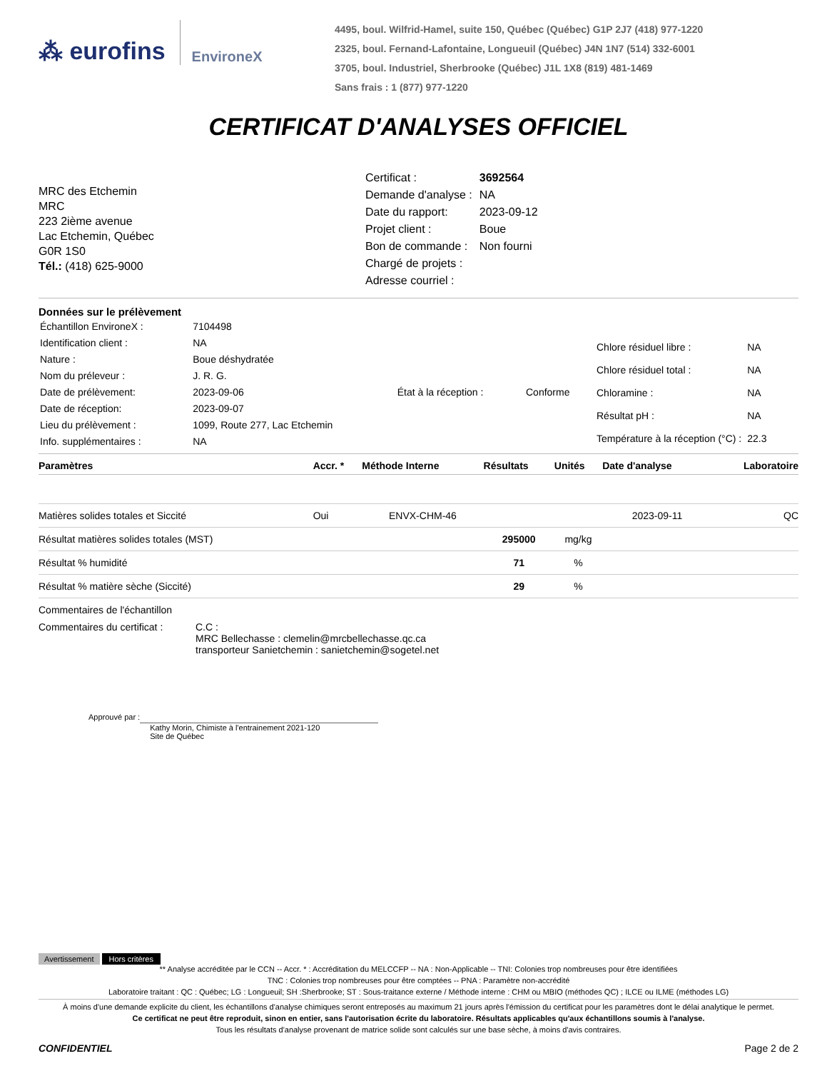⁂ eurofins EnvironeX
4495, boul. Wilfrid-Hamel, suite 150, Québec (Québec) G1P 2J7 (418) 977-1220
2325, boul. Fernand-Lafontaine, Longueuil (Québec) J4N 1N7 (514) 332-6001
3705, boul. Industriel, Sherbrooke (Québec) J1L 1X8 (819) 481-1469
Sans frais : 1 (877) 977-1220
CERTIFICAT D'ANALYSES OFFICIEL
MRC des Etchemin
MRC
223 2ième avenue
Lac Etchemin, Québec
G0R 1S0
Tél.: (418) 625-9000
| Certificat : | 3692564 |
| Demande d'analyse : | NA |
| Date du rapport: | 2023-09-12 |
| Projet client : | Boue |
| Bon de commande : | Non fourni |
| Chargé de projets : | |
| Adresse courriel : | |
Données sur le prélèvement
| Échantillon EnvironeX : | 7104498 | | |
| Identification client : | NA | | |
| Nature : | Boue déshydratée | | |
| Nom du préleveur : | J. R. G. | | |
| Date de prélèvement: | 2023-09-06 | État à la réception : | Conforme |
| Date de réception: | 2023-09-07 | | |
| Lieu du prélèvement : | 1099, Route 277, Lac Etchemin | | |
| Info. supplémentaires : | NA | | |
| Chlore résiduel libre : | NA |
| Chlore résiduel total : | NA |
| Chloramine : | NA |
| Résultat pH : | NA |
| Température à la réception (°C) : | 22.3 |
| Paramètres | Accr. * | Méthode Interne | Résultats | Unités | Date d'analyse | Laboratoire |
| --- | --- | --- | --- | --- | --- | --- |
| Matières solides totales et Siccité | Oui | ENVX-CHM-46 | | | 2023-09-11 | QC |
| Résultat matières solides totales (MST) | | | 295000 | mg/kg | | |
| Résultat % humidité | | | 71 | % | | |
| Résultat % matière sèche (Siccité) | | | 29 | % | | |
Commentaires de l'échantillon
Commentaires du certificat :
C.C :
MRC Bellechasse : clemelin@mrcbellechasse.qc.ca
transporteur Sanietchemin : sanietchemin@sogetel.net
Approuvé par :
Kathy Morin, Chimiste à l'entrainement 2021-120
Site de Québec
Avertissement Hors critères
** Analyse accréditée par le CCN -- Accr. * : Accréditation du MELCCFP -- NA : Non-Applicable -- TNI: Colonies trop nombreuses pour être identifiées
TNC : Colonies trop nombreuses pour être comptées -- PNA : Paramètre non-accrédité
Laboratoire traitant : QC : Québec; LG : Longueuil; SH :Sherbrooke; ST : Sous-traitance externe / Méthode interne : CHM ou MBIO (méthodes QC) ; ILCE ou ILME (méthodes LG)
À moins d'une demande explicite du client, les échantillons d'analyse chimiques seront entreposés au maximum 21 jours après l'émission du certificat pour les paramètres dont le délai analytique le permet.
Ce certificat ne peut être reproduit, sinon en entier, sans l'autorisation écrite du laboratoire. Résultats applicables qu'aux échantillons soumis à l'analyse.
Tous les résultats d'analyse provenant de matrice solide sont calculés sur une base sèche, à moins d'avis contraires.
CONFIDENTIEL Page 2 de 2